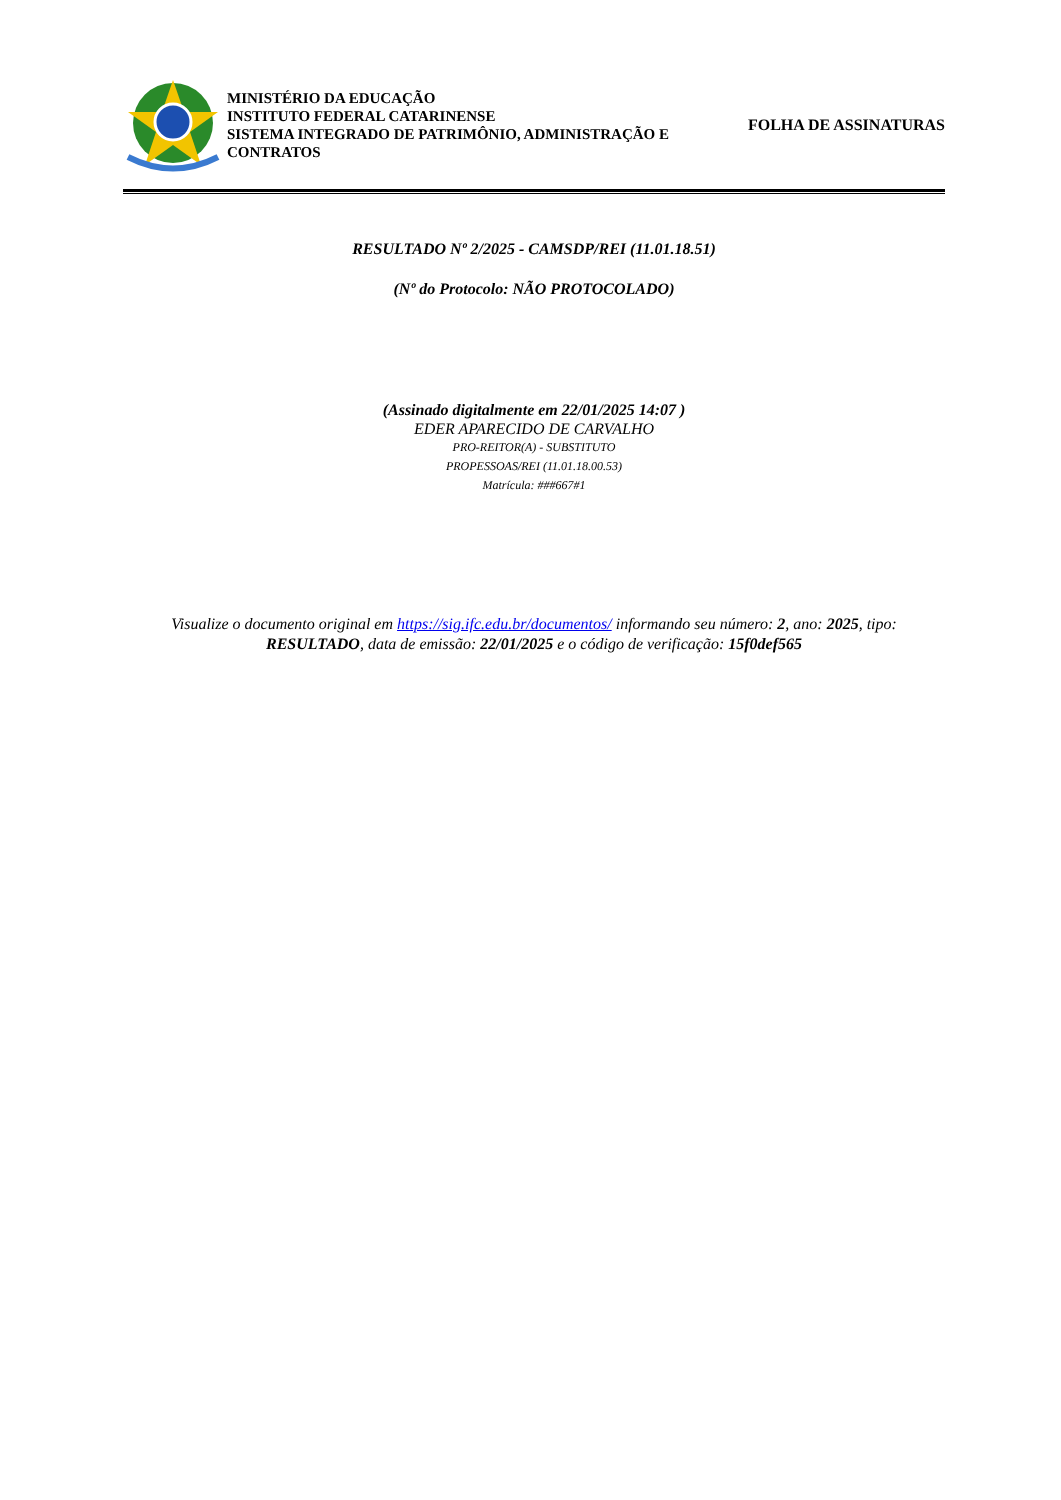MINISTÉRIO DA EDUCAÇÃO
INSTITUTO FEDERAL CATARINENSE
SISTEMA INTEGRADO DE PATRIMÔNIO, ADMINISTRAÇÃO E CONTRATOS
FOLHA DE ASSINATURAS
RESULTADO Nº 2/2025 - CAMSDP/REI (11.01.18.51)
(Nº do Protocolo: NÃO PROTOCOLADO)
(Assinado digitalmente em 22/01/2025 14:07 )
EDER APARECIDO DE CARVALHO
PRO-REITOR(A) - SUBSTITUTO
PROPESSOAS/REI (11.01.18.00.53)
Matrícula: ###667#1
Visualize o documento original em https://sig.ifc.edu.br/documentos/ informando seu número: 2, ano: 2025, tipo: RESULTADO, data de emissão: 22/01/2025 e o código de verificação: 15f0def565